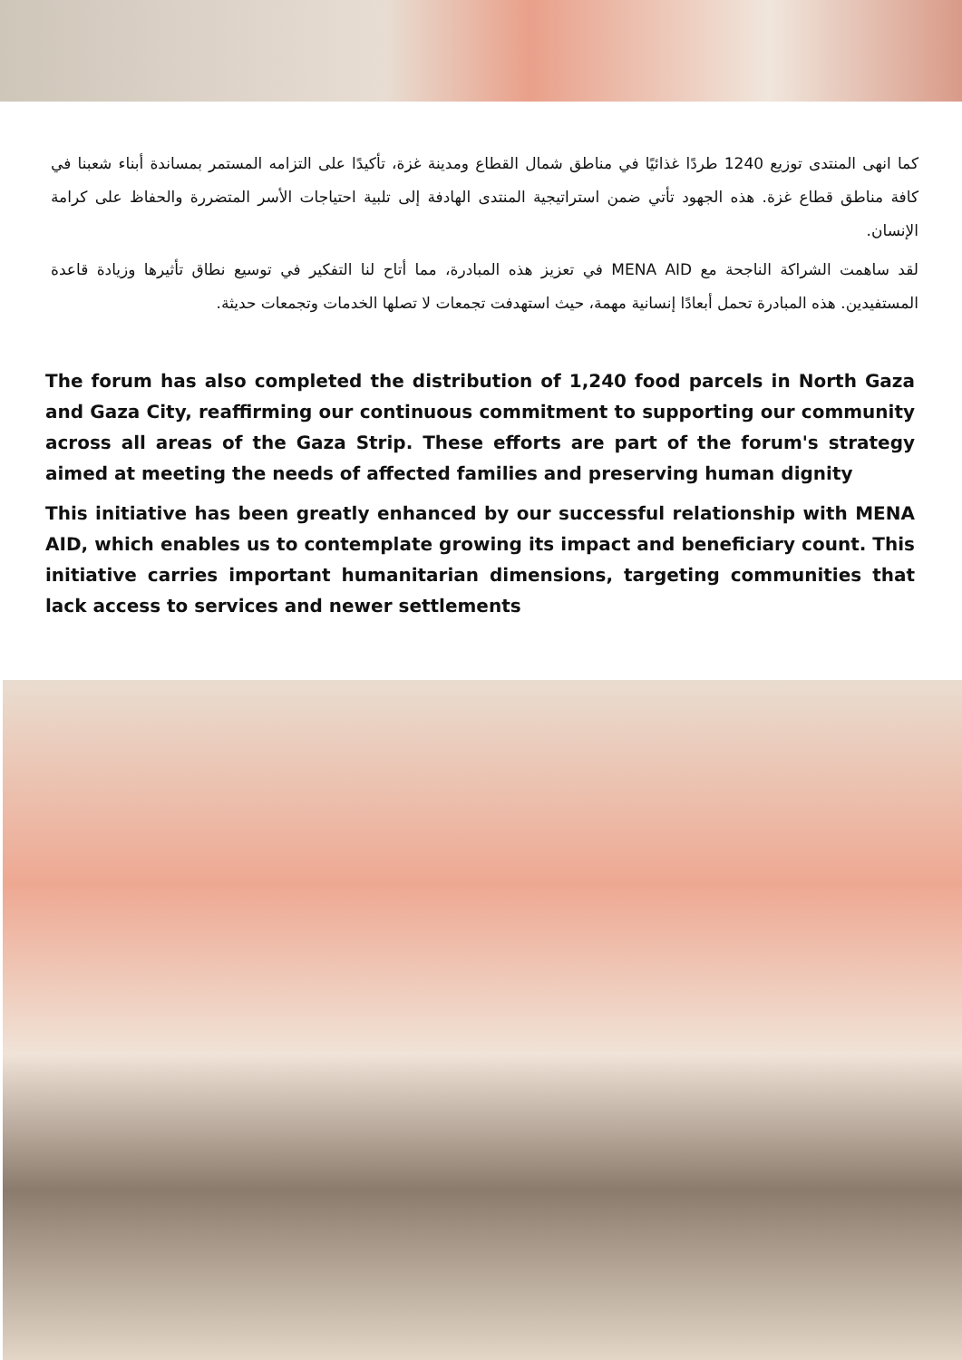كما انهى المنتدى توزيع 1240 طردًا غذائيًا في مناطق شمال القطاع ومدينة غزة، تأكيدًا على التزامه المستمر بمساندة أبناء شعبنا في كافة مناطق قطاع غزة. هذه الجهود تأتي ضمن استراتيجية المنتدى الهادفة إلى تلبية احتياجات الأسر المتضررة والحفاظ على كرامة الإنسان.
لقد ساهمت الشراكة الناجحة مع MENA AID في تعزيز هذه المبادرة، مما أتاح لنا التفكير في توسيع نطاق تأثيرها وزيادة قاعدة المستفيدين. هذه المبادرة تحمل أبعادًا إنسانية مهمة، حيث استهدفت تجمعات لا تصلها الخدمات وتجمعات حديثة.
The forum has also completed the distribution of 1,240 food parcels in North Gaza and Gaza City, reaffirming our continuous commitment to supporting our community across all areas of the Gaza Strip. These efforts are part of the forum's strategy aimed at meeting the needs of affected families and preserving human dignity
This initiative has been greatly enhanced by our successful relationship with MENA AID, which enables us to contemplate growing its impact and beneficiary count. This initiative carries important humanitarian dimensions, targeting communities that lack access to services and newer settlements